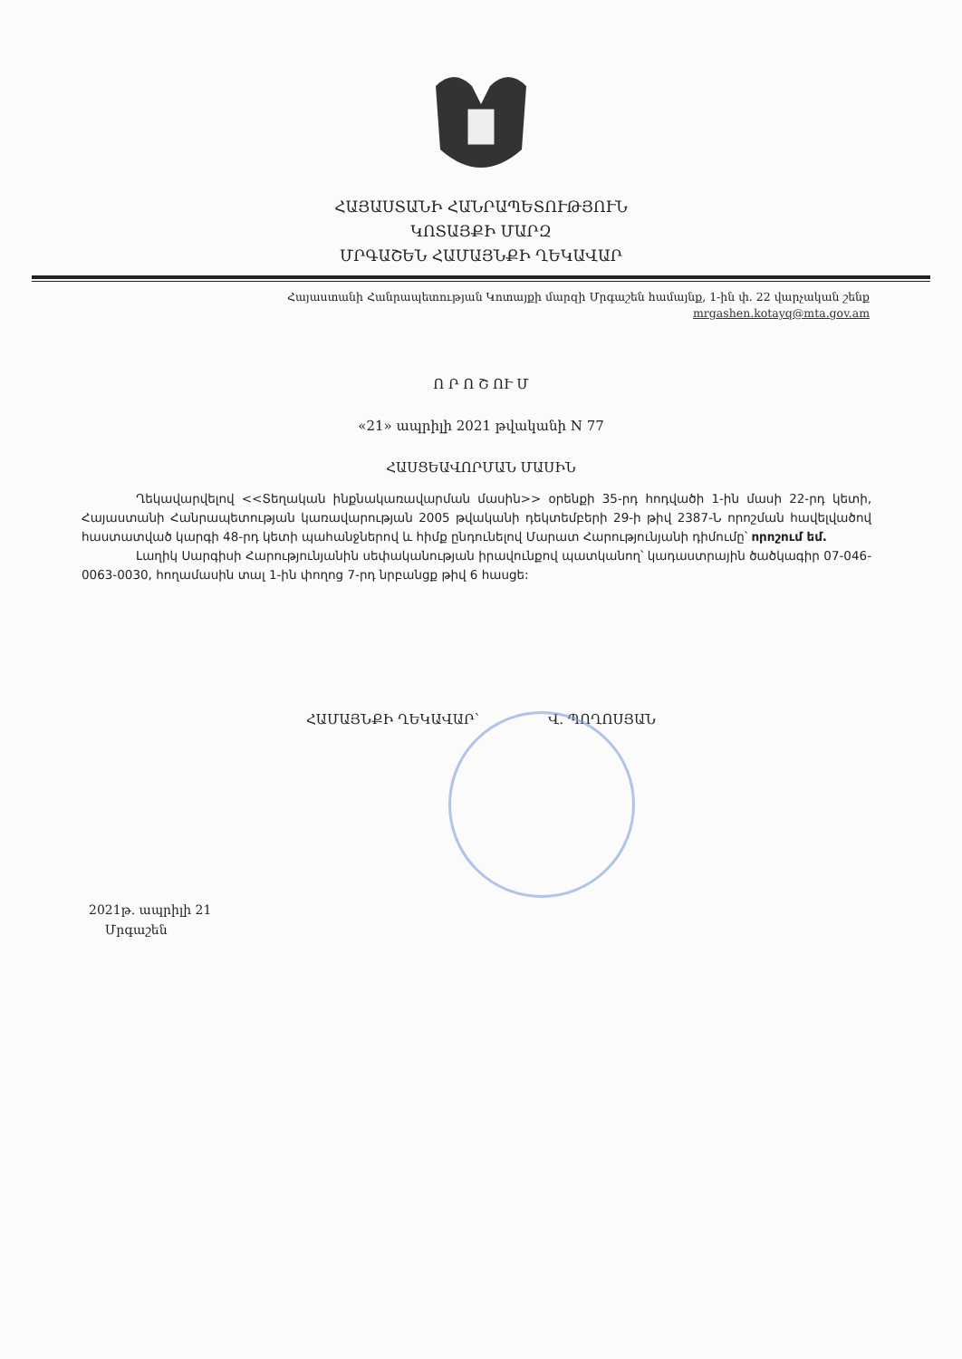ՀԱՅԱՍՏԱՆԻ ՀԱՆՐԱՊԵՏՈՒԹՅՈՒՆ
ԿՈՏԱՅՔԻ ՄԱՐԶ
ՄՐԳԱՇԵՆ ՀԱՄԱՅՆՔԻ ՂԵԿԱՎԱՐ
Հայաստանի Հանրապետության Կոտայքի մարզի Մրգաշեն համայնք, 1-ին փ. 22 վարչական շենք
mrgashen.kotayq@mta.gov.am
Ո Ր Ո Շ ՈՒ Մ
«21» ապրիլի 2021 թվականի N 77
ՀԱՍՑԵԱՎՈՐՄԱՆ ՄԱՍԻՆ
Ղեկավարվելով <<Տեղական ինքնակառավարման մասին>> օրենքի 35-րդ հոդվածի 1-ին մասի 22-րդ կետի, Հայաստանի Հանրապետության կառավարության 2005 թվականի դեկտեմբերի 29-ի թիվ 2387-Ն որոշման հավելվածով հաստատված կարգի 48-րդ կետի պահանջներով և հիմք ընդունելով Մարատ Հարությունյանի դիմումը՝ որոշում եմ.
Լաղիկ Սարգիսի Հարությունյանին սեփականության իրավունքով պատկանող՝ կադաստրային ծածկագիր 07-046-0063-0030, հողամասին տալ 1-ին փողոց 7-րդ նրբանցք թիվ 6 հասցե:
ՀԱՄԱՅՆՔԻ ՂԵԿԱՎԱՐ՝ Վ. ՊՈՂՈՍՅԱՆ
2021թ. ապրիլի 21
Մրգաշեն